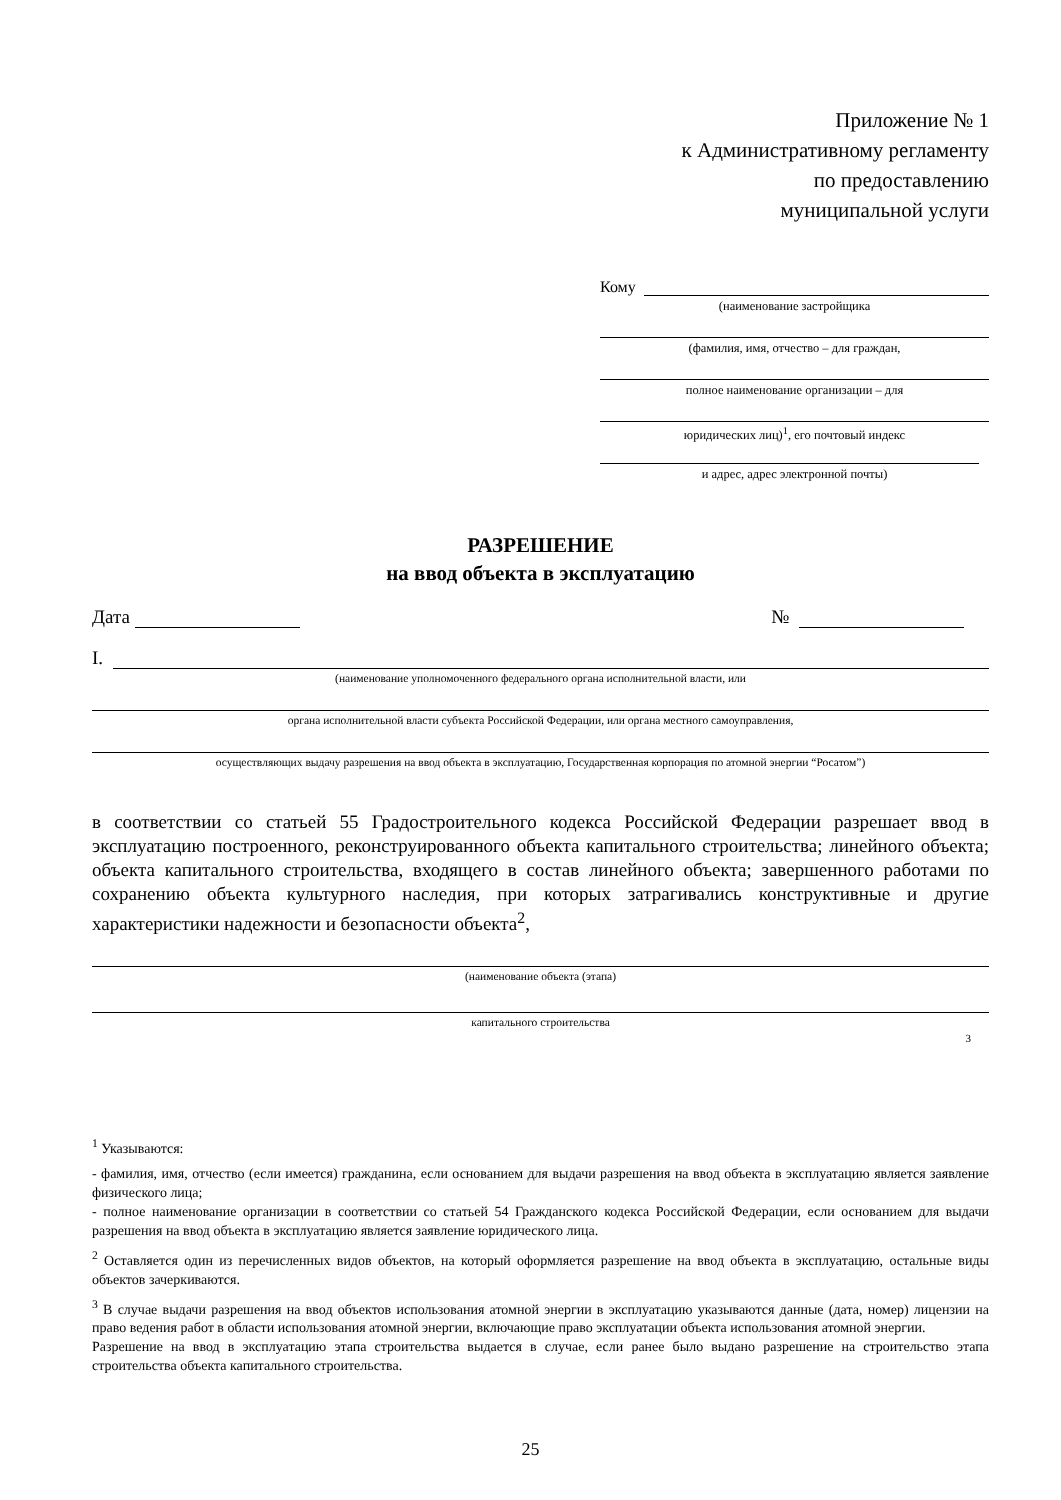Приложение № 1
к Административному регламенту
по предоставлению
муниципальной услуги
Кому
(наименование застройщика
(фамилия, имя, отчество – для граждан,
полное наименование организации – для
юридических лиц)<sup>1</sup>, его почтовый индекс
и адрес, адрес электронной почты)
РАЗРЕШЕНИЕ
на ввод объекта в эксплуатацию
Дата
№
I.
(наименование уполномоченного федерального органа исполнительной власти, или
органа исполнительной власти субъекта Российской Федерации, или органа местного самоуправления,
осуществляющих выдачу разрешения на ввод объекта в эксплуатацию, Государственная корпорация по атомной энергии “Росатом”)
в соответствии со статьей 55 Градостроительного кодекса Российской Федерации разрешает ввод в эксплуатацию построенного, реконструированного объекта капитального строительства; линейного объекта; объекта капитального строительства, входящего в состав линейного объекта; завершенного работами по сохранению объекта культурного наследия, при которых затрагивались конструктивные и другие характеристики надежности и безопасности объекта<sup>2</sup>,
(наименование объекта (этапа)
капитального строительства
3
<sup>1</sup> Указываются:
- фамилия, имя, отчество (если имеется) гражданина, если основанием для выдачи разрешения на ввод объекта в эксплуатацию является заявление физического лица;
- полное наименование организации в соответствии со статьей 54 Гражданского кодекса Российской Федерации, если основанием для выдачи разрешения на ввод объекта в эксплуатацию является заявление юридического лица.
<sup>2</sup> Оставляется один из перечисленных видов объектов, на который оформляется разрешение на ввод объекта в эксплуатацию, остальные виды объектов зачеркиваются.
<sup>3</sup> В случае выдачи разрешения на ввод объектов использования атомной энергии в эксплуатацию указываются данные (дата, номер) лицензии на право ведения работ в области использования атомной энергии, включающие право эксплуатации объекта использования атомной энергии.
Разрешение на ввод в эксплуатацию этапа строительства выдается в случае, если ранее было выдано разрешение на строительство этапа строительства объекта капитального строительства.
25